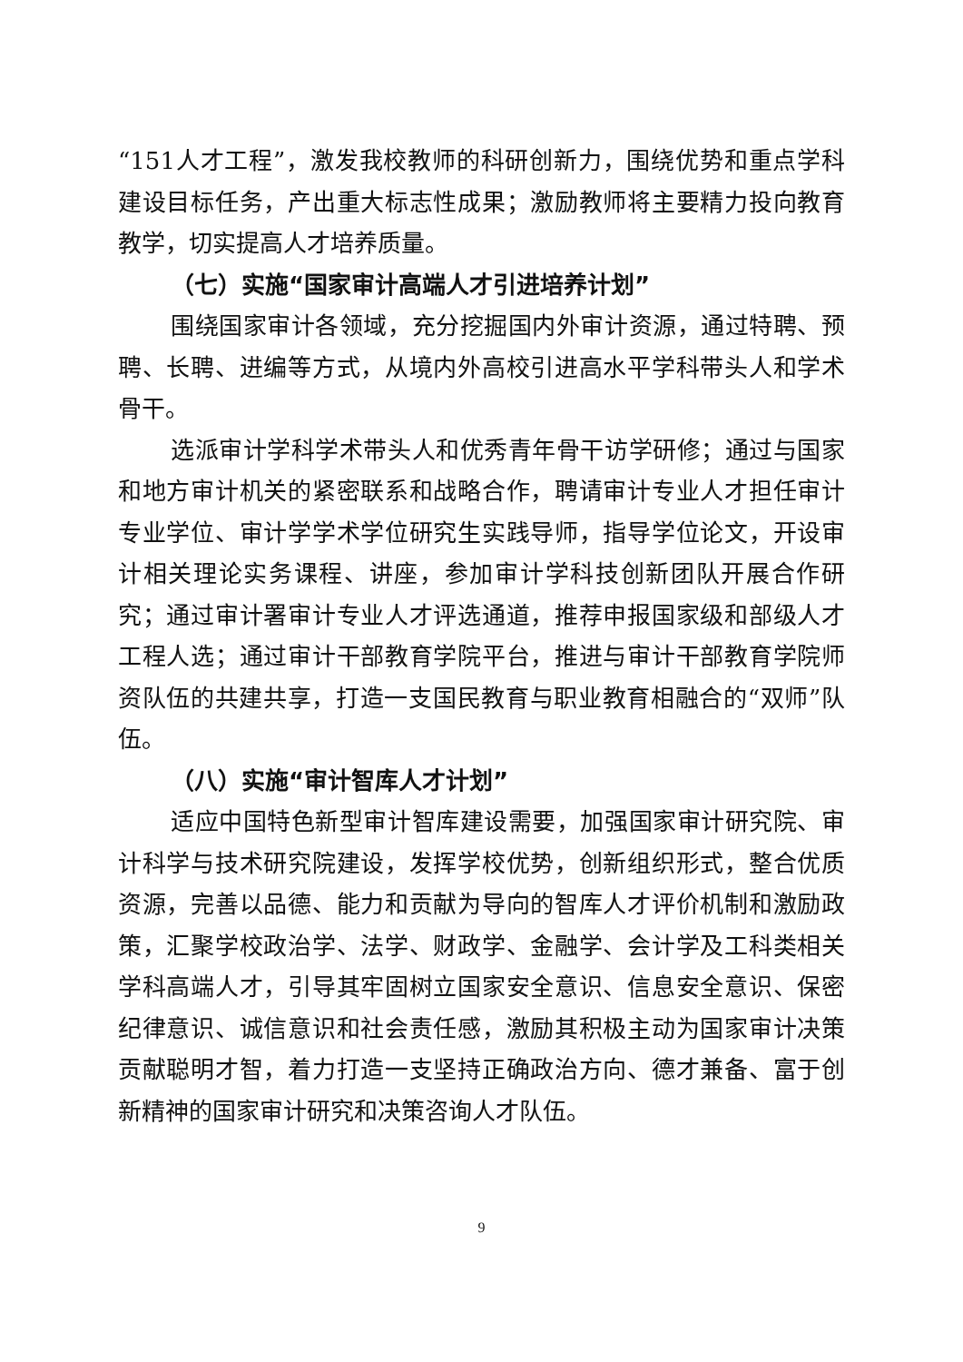“151人才工程”，激发我校教师的科研创新力，围绕优势和重点学科建设目标任务，产出重大标志性成果；激励教师将主要精力投向教育教学，切实提高人才培养质量。
（七）实施“国家审计高端人才引进培养计划”
围绕国家审计各领域，充分挖掘国内外审计资源，通过特聘、预聘、长聘、进编等方式，从境内外高校引进高水平学科带头人和学术骨干。
选派审计学科学术带头人和优秀青年骨干访学研修；通过与国家和地方审计机关的紧密联系和战略合作，聘请审计专业人才担任审计专业学位、审计学学术学位研究生实践导师，指导学位论文，开设审计相关理论实务课程、讲座，参加审计学科技创新团队开展合作研究；通过审计署审计专业人才评选通道，推荐申报国家级和部级人才工程人选；通过审计干部教育学院平台，推进与审计干部教育学院师资队伍的共建共享，打造一支国民教育与职业教育相融合的“双师”队伍。
（八）实施“审计智库人才计划”
适应中国特色新型审计智库建设需要，加强国家审计研究院、审计科学与技术研究院建设，发挥学校优势，创新组织形式，整合优质资源，完善以品德、能力和贡献为导向的智库人才评价机制和激励政策，汇聚学校政治学、法学、财政学、金融学、会计学及工科类相关学科高端人才，引导其牢固树立国家安全意识、信息安全意识、保密纪律意识、诚信意识和社会责任感，激励其积极主动为国家审计决策贡献聪明才智，着力打造一支坚持正确政治方向、德才兼备、富于创新精神的国家审计研究和决策咨询人才队伍。
9